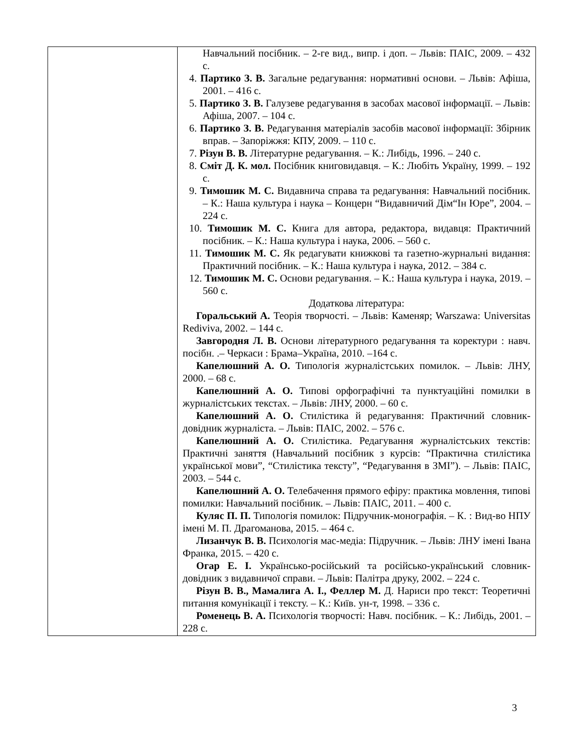| | Навчальний посібник. – 2-ге вид., випр. і доп. – Львів: ПАІС, 2009. – 432 с. 4. Партико З. В. Загальне редагування: нормативні основи. – Львів: Афіша, 2001. – 416 с. 5. Партико З. В. Галузеве редагування в засобах масової інформації. – Львів: Афіша, 2007. – 104 с. 6. Партико З. В. Редагування матеріалів засобів масової інформації: Збірник вправ. – Запоріжжя: КПУ, 2009. – 110 с. 7. Різун В. В. Літературне редагування. – К.: Либідь, 1996. – 240 с. 8. Сміт Д. К. мол. Посібник книговидавця. – К.: Любіть Україну, 1999. – 192 с. 9. Тимошик М. С. Видавнича справа та редагування: Навчальний посібник. – К.: Наша культура і наука – Концерн “Видавничий Дім“Ін Юре”, 2004. – 224 с. 10. Тимошик М. С. Книга для автора, редактора, видавця: Практичний посібник. – К.: Наша культура і наука, 2006. – 560 с. 11. Тимошик М. С. Як редагувати книжкові та газетно-журнальні видання: Практичний посібник. – К.: Наша культура і наука, 2012. – 384 с. 12. Тимошик М. С. Основи редагування. – К.: Наша культура і наука, 2019. – 560 с. Додаткова література: Горальський А. Теорія творчості. – Львів: Каменяр; Warszawa: Universitas Rediviva, 2002. – 144 с. Завгородня Л. В. Основи літературного редагування та коректури : навч. посібн. .– Черкаси : Брама–Україна, 2010. –164 с. Капелюшний А. О. Типологія журналістських помилок. – Львів: ЛНУ, 2000. – 68 с. Капелюшний А. О. Типові орфографічні та пунктуаційні помилки в журналістських текстах. – Львів: ЛНУ, 2000. – 60 с. Капелюшний А. О. Стилістика й редагування: Практичний словник-довідник журналіста. – Львів: ПАІС, 2002. – 576 с. Капелюшний А. О. Стилістика. Редагування журналістських текстів: Практичні заняття (Навчальний посібник з курсів: “Практична стилістика української мови”, “Стилістика тексту”, “Редагування в ЗМІ”). – Львів: ПАІС, 2003. – 544 с. Капелюшний А. О. Телебачення прямого ефіру: практика мовлення, типові помилки: Навчальний посібник. – Львів: ПАІС, 2011. – 400 с. Куляс П. П. Типологія помилок: Підручник-монографія. – К. : Вид-во НПУ імені М. П. Драгоманова, 2015. – 464 с. Лизанчук В. В. Психологія мас-медіа: Підручник. – Львів: ЛНУ імені Івана Франка, 2015. – 420 с. Огар Е. І. Українсько-російський та російсько-український словник-довідник з видавничої справи. – Львів: Палітра друку, 2002. – 224 с. Різун В. В., Мамалига А. І., Феллер М. Д. Нариси про текст: Теоретичні питання комунікації і тексту. – К.: Київ. ун-т, 1998. – 336 с. Роменець В. А. Психологія творчості: Навч. посібник. – К.: Либідь, 2001. – 228 с. |
3